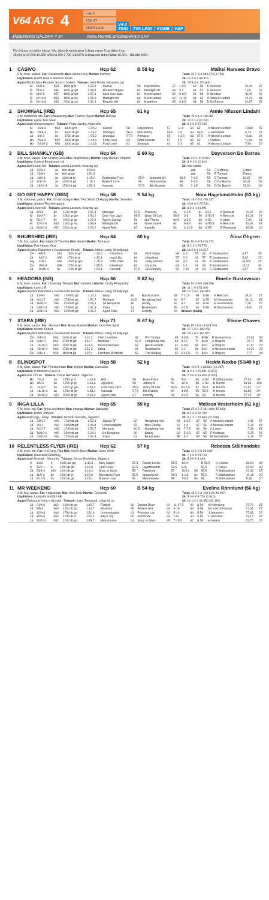V64 ATG
4
Lopp 5
1730 DT
START 13.29
V4-2
TRIO TVILLING KOMB V&P
JÄGERSRO GALOPP // 34 AMIE NOIRE BRONSHANDICAP
För 3-åriga och äldre hästar. Vikt: Aktuellt handicaptal 3-åriga minus 5 kg, äldre 4 kg.
45.000 kr 22.500-10.350-4.500-3.150-2.700-1.800För 3-åriga och äldre hästar 46.721 - 186.880 NOK.
1 CASIVO Hcp 62 B 58 kg Maikel Narvaez Bravo
5 år, brun, valack. Far: Casamento Mor: Holma Ivory Morfar: Inchrory
Uppfödare: Rooth Gina o Persson Jonas
Ägare: Rooth Gina,Persson Jonas o Isabell Tränare: Gina Rooth, Hästveda (a)
Total: 35 7-3-4 284.273 (1.750)
24: 12 2-0-2 86.976
23: 15 5-3-1 179.646
| Kl | 16/8-6 | h53 | 1800 gr lt | 1.52,8 | Casivo | 58 | Isaynomore | 57 | 1-0,5 | 62 | 58 | K Belcourt | 20,20 | 25' |
| Kl | 24/8-4 | h55 | 1600 gr gd | 1.38,4 | Rhubarb Ripple | 62 | Midnight Oil | 64 | 3-2 | 65 | 57 | K Belcourt | 7,05 | 75' |
| Kl | 21/9-5 | h57 | 1800 gr gd | 1.52,1 | Cool Your Jazz | 61 | Nevercantell | 65 | 9-8,5 | 65 | 68 | H Nimåker | *3,28 | 26' |
| Kl | 12/10-6 | h53 | 1800 gr mj | 1.58,9 | Midnight Oil | 66 | Nevercantell | 62 | 11-12 | 64 | 63 | A Nilsson Lindahl | 10,22 | 48' |
| Kl | 26/10-8 | h56 | 2200 gr mj | 2.30,1 | Esquire Hill | 64 | Hawthorn | 65 | 6-8,5 | 63 | 59 | D De Barros | 20,97 | 25' |
2 SHOWGAL (IRE) Hcp 65 61 kg Annie Nilsson Lindahl
4 år, mörkbrun, sto. Far: Showcasing Mor: Fearn's Pippin Morfar: Dubawi
Uppfödare: Apple Tree Stud
Ägare: Stall Showmustgoon Tränare: Peter Jardby, Anderslöv
Total: 19 4-1-0 118.380
24: 10 2-1-0 61.230
23: 6 2-0-0 57.150
| Kl | 16/8-6 | h53 | 1800 gr lt | 1.52,8 | Casivo | 58 | Isaynomore | 57 | 11-9 | 64 | 63 | A Nilsson Lindahl | 19,89 | 25' |
| Bp | 28/8-4 | åv | 1600 dt gd | 1.43,7 | Showgal | 56,5 | Miss Percy | 56,5 | 1-8 | 63 | 56,5 | U Holmquist | 5,74 | 20' |
| Jä | 4/9-3 | åv | 1730 dt gd | 1.55,3 | Showgal | 57,5 | Primacor | 65 | 1-3,5 | 63 | 57,5 | A Nilsson Lindahl | *2,60 | 20' |
| Bp | 25/9-5 | h52 | 1600 dt gd | 1.44,4 | Forty Love | 63 | Gold Sensati. | 57 | 4-5 | 65 | 62 | L Putzulu | *1,94 | 20' |
| Bp | 20/10-3 | h56 | 1600 dt gd | 1.41,8 | Forty Love | 61 | Showgal | 61 | 2-3 | 65 | 61 | A Nilsson Lindahl | 7,69 | 22' |
3 BILL SHANKLY (GB) Hcp 64 S 60 kg Dayverson De Barros
4 år, brun, valack. Far: Brazen Beau Mor: Malmesbury Morfar: Holy Roman Emperor
Uppfödare: Central Bloodstock Ltd
Ägare: Get Sound AB Tränare: Jonna Larsson, Kvarnby (a)
Total: 3 0-1-0 12.810
24: 3 0-1-0 12.810
23: Inte startat
| Jä | 5/23-k | åv | 800 dt gd | 0.50,8 | | | | | gdk | - | 59 | P Gråberg | Ej toto | |
| Jä | 23/8-k | åv | 800 dt gd | 0.51,9 | | | | | gdk | - | 59 | E Tunmar | Ej toto | |
| Jä | 11/9-3 | åv | 1200 dt bl | 1.15,0 | Relentless Flyer | 55,5 | Spoonful Of . | 58,5 | 7-8.5 | - | 55 | E Tunmar | 13,07 | 20' |
| Jä | 6/10-5 | åv | 1200 dt gd | 1.15,1 | Rulesof Love | 56 | Mehsmerise | 58 | 5-4,5 | - | 58 | D De Barros | 34,61 | 20' |
| Jä | 16/10-4 | åv | 1730 dt gd | 1.53,1 | Havandi | 57,5 | Bill Shankly | 59 | 2-1,5 | - | 59 | D De Barros | 23,26 | 20' |
4 GO GET HAPPY (DEN) Hcp 58 S 54 kg Nora Hagelund-Holm (53 kg)
3 år, skimmel, valack. Far: Go Go Gadget Mor: Two Shots Of Happy Morfar: Zebedee
Uppfödare: Stutteri Thorskovgaard
Ägare: Get Sound AB Tränare: Jonna Larsson, Kvarnby (a)
Total: 19 0-1-3 109.237
24: 13 0-0-2 27.246
23: 6 0-1-1 81.991
| Jä | 4/9-3 | åv | 1730 dt gd | 1.55,3 | Showgal | 57,5 | Primacor | 65 | 4-4.5 | 61 | 54,5 | K Belcourt | 23,02 | 20' |
| Kl | 14/9-7 | åv | 1800 gr gm | 1.54,2 | Cool Your Jazz | 59,5 | Glory Of Lan. | 58,5 | 3-3 | 59 | S 56,5 | K Belcourt | 14,03 | 21' |
| Kl | 5/10-7 | åv | 2200 gr gd | 2.27,0 | Tiger's Carlras | 59 | Our Flame | 60,5 | 3-3,5 | 60 | S 59 | N Stott | 7,05 | 21' |
| Kl | 12/10-6 | h53 | 1800 gr mj | 1.58,9 | Midnight Oil | 66 | Nevercantell | 62 | 8-8,5 | 60 | S 55,5 | K Belcourt | 13,66 | 48' |
| Jä | 30/10-3 | h52 | 2200 dt gd | 2.26,2 | Appel Ride | 67 | Kissnfly | 54 | 6-12.5 | 59 | S 55 | E Rönnlund | 15,59 | 20' |
5 KHURSHED (IRE) Hcp 64 60 kg Alina Öhgren
7 år, fux, valack. Far: Night Of Thunder Mor: Award Morfar: Tamayuz
Uppfödare: Pier House Stud
Ägare: Grytåsa Ridcenter o Gustavsson Emelie Tränare: Marie Lustig, Örkelljunga
Total: 50 6-2-5 316.172
24: 5 2-1-1 78.776
23: 11 0-0-1 14.217
| Öv | 9/5-5 | h51 | 1600 dt gd | 1.46,2 | Khurshed | 66 | Red Valley | 68 | 1-3 | 57 | 66 | E Gustavsson | 6,97 | 29' |
| Jä | 13/7-1 | h56 | 1730 dt bl | 1.52,1 | Inga Lilla | 61 | Khurshed | 57 | 2-2 | 61 | 57 | E Gustavsson | 5,32 | 22' |
| Gg | 11/8-1 | h56 | 1600 gr gm | 1.40,3 | Yalla Yalla | 56 | Grey Runner | 66 | 3-2 | 61 | 65 | E Gustavsson | Ej toto | 22' |
| Öv | 15/8-4 | h58 | 1750 dt gd | 1.55,5 | Khurshed | 63 | Naasha | 64 | 1-1 | 61 | 63 | E Gustavsson | *3,01 | 34' |
| Jä | 16/10-4 | åv | 1730 dt gd | 1.53,1 | Havandi | 57,5 | Bill Shankly | 59 | 7-19 | 64 | 63 | E Gustavsson | 6,87 | 20' |
6 HEADORA (GB) Hcp 66 S 62 kg Emelie Gustavsson
6 år, brun, valack. Far: Charming Thought Mor: Keladora Morfar: Crafty Prospector
Uppfödare: Laws J E
Ägare: Grytåsa Ridcenter o Gustavsson Emelie Tränare: Marie Lustig, Örkelljunga
Total: 51 4-8-5 368.556
24: 11 1-0-1 51.900
23: 12 1-5-0 149.815
| Jä | 11/9-2 | h60 | 1200 dt gd | 1.14,2 | Wasp | 60 | Blackcurants. | 63 | 7-11.5 | 68 | S 58 | K Belcourt | 34,41 | 22' |
| Jä | 6/10-7 | h62 | 1730 dt gd | 1.51,7 | Montauk | 60,5 | Hongkong Yob | 64 | 5-7 | 67 | S 55 | M Vesterholm | 28,12 | 45' |
| Jä | 16/10-1 | h60 | 2200 dt gd | 2.29,1 | Sir Benjamin | 60 | Sandy | 62 | 3-2 | 66 | S 66 | E Gustavsson | 7,49 | 22' |
| Jä | 23/10-4 | h60 | 1730 dt gd | 1.51,3 | Xtara | 61 | Bearthanks | 59 | 4-2,5 | 66 | S 58 | E Gustavsson | 15,91 | 22' |
| Jä | 30/10-3 | h52 | 2200 dt gd | 2.26,2 | Appel Ride | 67 | Kissnfly | 54 | Struken (hälta) | | | | | |
7 XTARA (IRE) Hcp 71 B 67 kg Elione Chaves
8 år, brun, valack. Far: Xtension Mor: Brave Madam Morfar: Invincible Spirit
Uppfödare: Norton Robert
Ägare: Grytåsa Ridcenter o Gustavsson Emelie Tränare: Marie Lustig, Örkelljunga
Total: 87 11-6-14 945.708
24: 17 1-2-2 106.256
23: 16 1-0-4 112.977
| Öv | 3/10-3 | h64 | 2400 dt gd | 1.10,2 | Chef La Adare | 62 | Fort Dodge | 65 | 4-3,5 | 70 | B 58 | E Gustavsson | 12,94 | 34' |
| Jä | 6/10-7 | h62 | 1730 dt gd | 1.51,7 | Montauk | 60,5 | Hongkong Yob | 64 | 8-10 | 70 | B 60 | A Öhgren | 22,77 | 45' |
| Jä | 16/10-3 | h60 | 1200 dt gd | 1.14,3 | Record Breaker | 57 | Blackcurrants. | 61 | 6-9,5 | 69 | B 61 | A Öhgren | 11,87 | 22' |
| Jä | 23/10-4 | h60 | 1730 dt gd | 1.51,3 | Xtara | 61 | Bearthanks | 59 | 1-2 | 69 | B 61 | A Nilsson Lindahl | 19,32 | 22' |
| Öv | 3/11-4 | h59 | 1100 dt gd | 1.07,4 | Fornham St Martin | 58 | The Singing . | 62 | 6-15,5 | 71 | B 64 | A Öhgren | 7,77 | 34' |
8 BLINDSPOT Hcp 58 52 kg Hedda Nexbo (53/49 kg)
3 år, brun, valack. Far: Frontiersman Mor: Orkide Morfar: Camacho
Uppfödare: Pettersson Eva C S
Ägare: Star Of Life Tränare: Oscar Berneklint, Jägersro
Total: 10 0-1-1 38.681 (10.287)
24: 8 0-1-1 25.381 (4.967)
23: 2 0-0-0 13.300 (5.320)
| Bp | 7/8-4 | åv | 1750 gr lt | 1.49,8 | Hilo | 59 | Brute Force | 59 | 5-m | 60 | S 59 | R Stålhandske | 17,34 | 45' |
| Bp | 8/9-5 | åv | 1750 gr gl | 1.48,8 | Appelino | 59 | Johnny B | 59 | 12-m | 58 | S 59 | H Nexbo | 83,96 | 100' |
| Kl | 14/9-7 | åv | 1800 gr gm | 1.54,2 | Cool Your Jazz | 59,5 | Glory Of Lan. | 58,5 | 8-12,5 | 57 | 54,5 | H Nexbo | 21,52 | 21' |
| Jä | 16/10-4 | åv | 1730 dt gd | 1.53,1 | Havandi | 57,5 | Bill Shankly | 59 | 4-9,5 | 55 | 53,5 | H Nexbo | 46,85 | 20' |
| Jä | 30/10-3 | h52 | 2200 dt gd | 2.26,2 | Appel Ride | 67 | Kissnfly | 54 | 3-1.5 | 56 | 53 | H Nexbo | 27,25 | 20' |
9 INGA LILLA Hcp 65 59 kg Melissa Vesterholm (61 kg)
5 år, brun, sto. Far: Appel Au Maitre Mor: Intiango Morfar: Sabiango
Uppfödare: Nobel Torbjörn
Ägare: Stall Inga - Easy Tränare: Ricardo Ramallo, Jägersro
Total: 25 4-2-5 191.960 (45.643)
24: 8 1-0-3 50.700
23: 9 1-2-1 75.960 (22.788)
| Jä | 23/8-2 | h60 | 1730 dt gd | 1.52,4 | Jaguar BF | 62 | Hongkong Yob | 64 | 3-3,5 | 67 | 59 | A Nilsson Lindahl | 4,42 | 22' |
| Jä | 4/9-1 | h64 | 2400 dt gd | 2.41,9 | Umissedaspot | 55 | Miss Rachel . | 62 | 4-9 | 67 | 55 | A Nilsson Lindahl | 5,12 | 30' |
| Jä | 6/10-7 | h62 | 1730 dt gd | 1.51,7 | Montauk | 60,5 | Hongkong Yob | 64 | 7-7,5 | 66 | 56 | C Lopez | 7,39 | 45' |
| Jä | 16/10-1 | h60 | 2200 dt gd | 2.29,1 | Sir Benjamin | 60 | Sandy | 62 | 5-2,5 | 65 | 65 | E Hedman | 5,25 | 22' |
| Jä | 23/10-4 | h60 | 1730 dt gd | 1.51,3 | Xtara | 61 | Bearthanks | 59 | 3-2 | 65 | 55 | M Vesterholm | 6,18 | 22' |
10 RELENTLESS FLYER (IRE) Hcp 62 57 kg Rebecca Stålhandske
3 år, brun, sto. Far: U S Navy Flag Mor: Never Busy Morfar: Gone West
Uppfödare: Newstead Breeding
Ägare: Stall Alselind - Ofcourse Tränare: Oscar Berneklint, Jägersro
Total: 12 1-0-0 29.168
24: 7 1-0-0 24.719
23: 5 0-0-0 4.449
| Ir | 1/3-2 | h | 1600 aw gd | 1.40,3 | Mary Magot | 57,5 | Dandy Lichio. | 58,5 | 14-m | - | B 54,5 | N Crosse | 66,00 | 69' |
| Ir | 15/5-1 | h | 1200 gr gd | 1.16,9 | Land Lover | 62,5 | Layoftheland | 59,5 | 8-m | - | 56,5 | C Hayes | 20,00 | 69' |
| Jä | 23/8-4 | h60 | 1200 dt gd | 1.14,2 | Soup or Sonic | 53 | Romanée | 57 | 13-11 | 65 | 55,5 | R Stålhandske | 22,32 | 22' |
| Jä | 11/9-3 | åv | 1200 dt bl | 1.15,0 | Relentless Flyer | 55,5 | Spoonful Of . | 58,5 | 1-1.5 | 64 | 55,5 | R Stålhandske | 12,18 | 20' |
| Jä | 6/10-5 | åv | 1200 dt gd | 1.15,1 | Rulesof Love | 56 | Mehsmerise | 58 | 7-6,5 | 64 | 58 | R Stålhandske | 5,16 | 20' |
11 MR WEEKEND Hcp 60 B 54 kg Evelina Rönnlund (56 kg)
4 år, fux, valack. Far: Hallucinate Mor: Irish Dolly Morfar: Dockside
Uppfödare: Ljungstorps Gård AB
Ägare: Tedesund Karin o Michael Tränare: Karin Tedesund, Löberöd (a)
Total: 18 1-2-3 128.910 (46.097)
24: 5 0-0-0 8.700 (2.610)
23: 10 1-2-1 91.950 (32.183)
| Jä | 21/4-6 | h62 | 1600 dt gd | 1.42,7 | Footfall | 66 | Dakota River | 62 | 11-17.5 | 69 | S 59 | M Holmberg | 37,79 | 45' |
| Jä | 8/5-3 | h60 | 1200 dt gd | 1.14,7 | Headora | 59 | Perfect Sist. | 64 | 9-19 | 68 | S 58 | M Lund Johansen | 21,64 | 22' |
| Jä | 12/6-4 | h60 | 1730 dt gd | 1.51,6 | Umissedaspot | 61 | Princess Lat. | 62 | 5-10 | 66 | S 58 | J Johansen | 27,83 | 22' |
| Jä | 30/6-4 | h64 | 1730 dt bl | 1.51,1 | Billy's Joy | 60 | Romanée | 63 | 7-m | 64 | S 60 | C Ericsson | 23,17 | 30' |
| Jä | 30/10-1 | h52 | 1200 dt gd | 1.15,7 | Mehsmerise | 61 | Soup or Soni. | 65 | 7-15,5 | 62 | S 58 | H Nexbo | 22,70 | 20' |